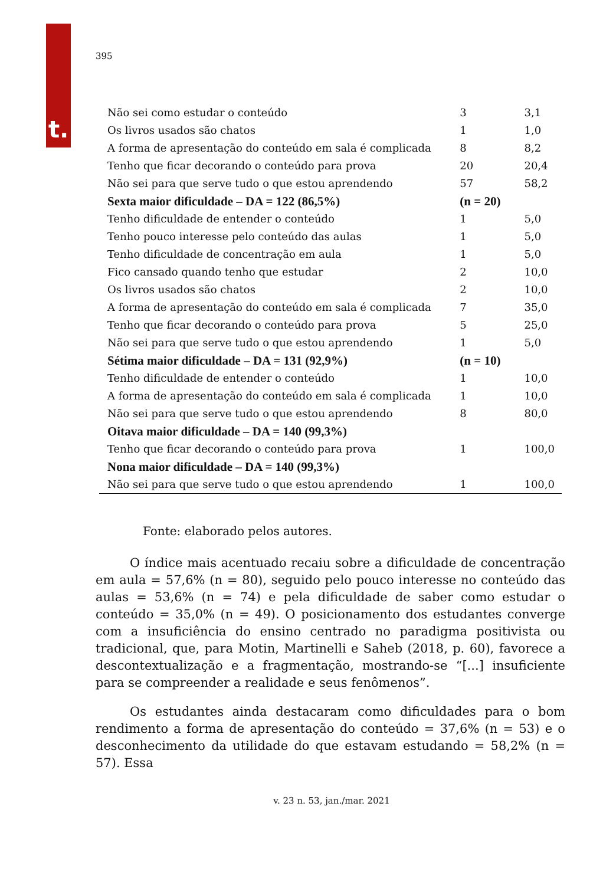t.
395
| Não sei como estudar o conteúdo | 3 | 3,1 |
| Os livros usados são chatos | 1 | 1,0 |
| A forma de apresentação do conteúdo em sala é complicada | 8 | 8,2 |
| Tenho que ficar decorando o conteúdo para prova | 20 | 20,4 |
| Não sei para que serve tudo o que estou aprendendo | 57 | 58,2 |
| Sexta maior dificuldade – DA = 122 (86,5%) | (n = 20) | |
| Tenho dificuldade de entender o conteúdo | 1 | 5,0 |
| Tenho pouco interesse pelo conteúdo das aulas | 1 | 5,0 |
| Tenho dificuldade de concentração em aula | 1 | 5,0 |
| Fico cansado quando tenho que estudar | 2 | 10,0 |
| Os livros usados são chatos | 2 | 10,0 |
| A forma de apresentação do conteúdo em sala é complicada | 7 | 35,0 |
| Tenho que ficar decorando o conteúdo para prova | 5 | 25,0 |
| Não sei para que serve tudo o que estou aprendendo | 1 | 5,0 |
| Sétima maior dificuldade – DA = 131 (92,9%) | (n = 10) | |
| Tenho dificuldade de entender o conteúdo | 1 | 10,0 |
| A forma de apresentação do conteúdo em sala é complicada | 1 | 10,0 |
| Não sei para que serve tudo o que estou aprendendo | 8 | 80,0 |
| Oitava maior dificuldade – DA = 140 (99,3%) | | |
| Tenho que ficar decorando o conteúdo para prova | 1 | 100,0 |
| Nona maior dificuldade – DA = 140 (99,3%) | | |
| Não sei para que serve tudo o que estou aprendendo | 1 | 100,0 |
Fonte: elaborado pelos autores.
O índice mais acentuado recaiu sobre a dificuldade de concentração em aula = 57,6% (n = 80), seguido pelo pouco interesse no conteúdo das aulas = 53,6% (n = 74) e pela dificuldade de saber como estudar o conteúdo = 35,0% (n = 49). O posicionamento dos estudantes converge com a insuficiência do ensino centrado no paradigma positivista ou tradicional, que, para Motin, Martinelli e Saheb (2018, p. 60), favorece a descontextualização e a fragmentação, mostrando-se “[...] insuficiente para se compreender a realidade e seus fenômenos”.
Os estudantes ainda destacaram como dificuldades para o bom rendimento a forma de apresentação do conteúdo = 37,6% (n = 53) e o desconhecimento da utilidade do que estavam estudando = 58,2% (n = 57). Essa
v. 23 n. 53, jan./mar. 2021